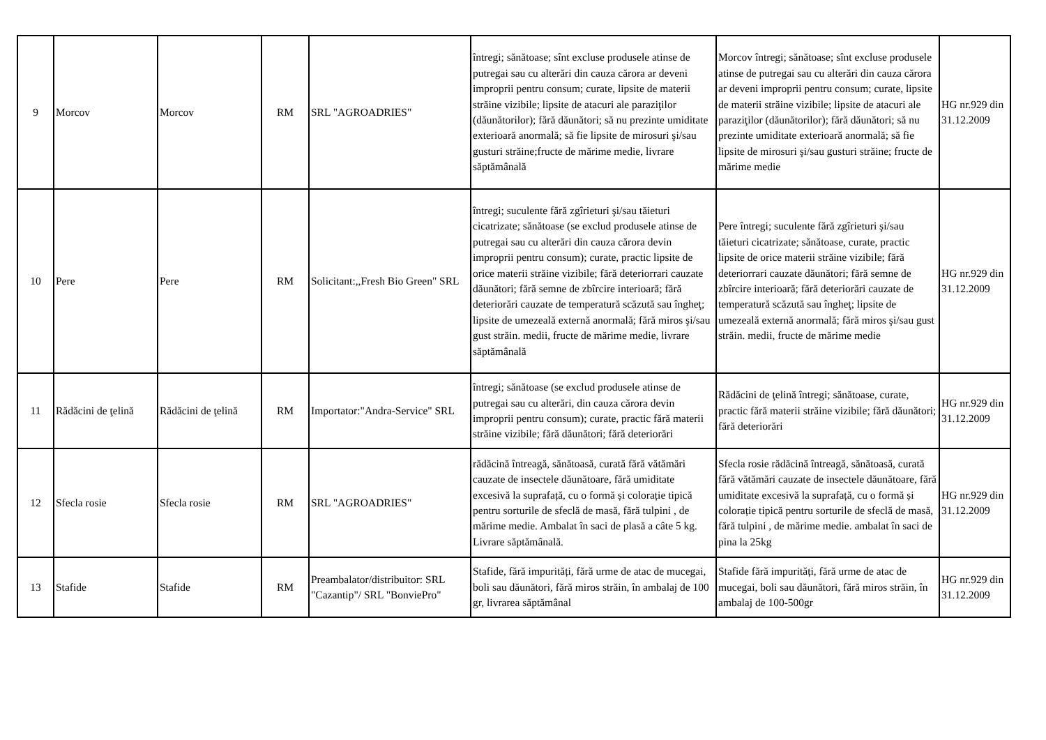| 9 | Morcov | Morcov | RM | SRL "AGROADRIES" | întregi; sănătoase; sînt excluse produsele atinse de putregai sau cu alterări din cauza cărora ar deveni improprii pentru consum; curate, lipsite de materii străine vizibile; lipsite de atacuri ale paraziţilor (dăunătorilor); fără dăunători; să nu prezinte umiditate exterioară anormală; să fie lipsite de mirosuri şi/sau gusturi străine;fructe de mărime medie, livrare săptămânală | Morcov întregi; sănătoase; sînt excluse produsele atinse de putregai sau cu alterări din cauza cărora ar deveni improprii pentru consum; curate, lipsite de materii străine vizibile; lipsite de atacuri ale paraziţilor (dăunătorilor); fără dăunători; să nu prezinte umiditate exterioară anormală; să fie lipsite de mirosuri şi/sau gusturi străine; fructe de mărime medie | HG nr.929 din 31.12.2009 |
| 10 | Pere | Pere | RM | Solicitant:,,Fresh Bio Green" SRL | întregi; suculente fără zgîrieturi şi/sau tăieturi cicatrizate; sănătoase (se exclud produsele atinse de putregai sau cu alterări din cauza cărora devin improprii pentru consum); curate, practic lipsite de orice materii străine vizibile; fără deteriorrari cauzate dăunători; fără semne de zbîrcire interioară; fără deteriorări cauzate de temperatură scăzută sau îngheţ; lipsite de umezeală externă anormală; fără miros şi/sau gust străin. medii, fructe de mărime medie, livrare săptămânală | Pere întregi; suculente fără zgîrieturi şi/sau tăieturi cicatrizate; sănătoase, curate, practic lipsite de orice materii străine vizibile; fără deteriorrari cauzate dăunători; fără semne de zbîrcire interioară; fără deteriorări cauzate de temperatură scăzută sau îngheţ; lipsite de umezeală externă anormală; fără miros şi/sau gust străin. medii, fructe de mărime medie | HG nr.929 din 31.12.2009 |
| 11 | Rădăcini de ţelină | Rădăcini de ţelină | RM | Importator:"Andra-Service" SRL | întregi; sănătoase (se exclud produsele atinse de putregai sau cu alterări, din cauza cărora devin improprii pentru consum); curate, practic fără materii străine vizibile; fără dăunători; fără deteriorări | Rădăcini de ţelină întregi; sănătoase, curate, practic fără materii străine vizibile; fără dăunători; fără deteriorări | HG nr.929 din 31.12.2009 |
| 12 | Sfecla rosie | Sfecla rosie | RM | SRL "AGROADRIES" | rădăcină întreagă, sănătoasă, curată fără vătămări cauzate de insectele dăunătoare, fără umiditate excesivă la suprafață, cu o formă și colorație tipică pentru sorturile de sfeclă de masă, fără tulpini , de mărime medie. Ambalat în saci de plasă a câte 5 kg. Livrare săptămânală. | Sfecla rosie rădăcină întreagă, sănătoasă, curată fără vătămări cauzate de insectele dăunătoare, fără umiditate excesivă la suprafață, cu o formă și colorație tipică pentru sorturile de sfeclă de masă, fără tulpini , de mărime medie. ambalat în saci de pina la 25kg | HG nr.929 din 31.12.2009 |
| 13 | Stafide | Stafide | RM | Preambalator/distribuitor: SRL "Cazantip"/ SRL "BonviePro" | Stafide, fără impurități, fără urme de atac de mucegai, boli sau dăunători, fără miros străin, în ambalaj de 100 gr, livrarea săptămânal | Stafide fără impurități, fără urme de atac de mucegai, boli sau dăunători, fără miros străin, în ambalaj de 100-500gr | HG nr.929 din 31.12.2009 |